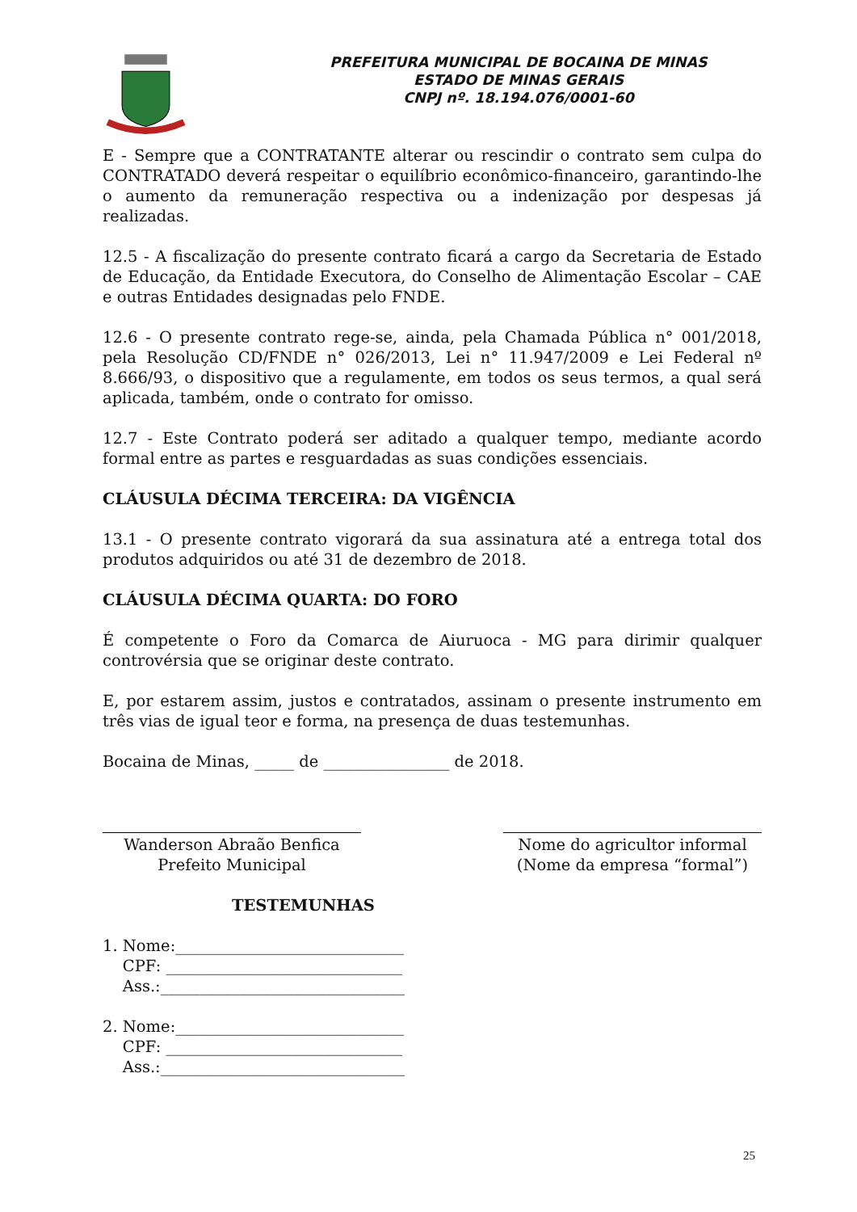PREFEITURA MUNICIPAL DE BOCAINA DE MINAS
ESTADO DE MINAS GERAIS
CNPJ nº. 18.194.076/0001-60
E - Sempre que a CONTRATANTE alterar ou rescindir o contrato sem culpa do CONTRATADO deverá respeitar o equilíbrio econômico-financeiro, garantindo-lhe o aumento da remuneração respectiva ou a indenização por despesas já realizadas.
12.5 - A fiscalização do presente contrato ficará a cargo da Secretaria de Estado de Educação, da Entidade Executora, do Conselho de Alimentação Escolar – CAE e outras Entidades designadas pelo FNDE.
12.6 - O presente contrato rege-se, ainda, pela Chamada Pública n° 001/2018, pela Resolução CD/FNDE n° 026/2013, Lei n° 11.947/2009 e Lei Federal nº 8.666/93, o dispositivo que a regulamente, em todos os seus termos, a qual será aplicada, também, onde o contrato for omisso.
12.7 - Este Contrato poderá ser aditado a qualquer tempo, mediante acordo formal entre as partes e resguardadas as suas condições essenciais.
CLÁUSULA DÉCIMA TERCEIRA: DA VIGÊNCIA
13.1 - O presente contrato vigorará da sua assinatura até a entrega total dos produtos adquiridos ou até 31 de dezembro de 2018.
CLÁUSULA DÉCIMA QUARTA: DO FORO
É competente o Foro da Comarca de Aiuruoca - MG para dirimir qualquer controvérsia que se originar deste contrato.
E, por estarem assim, justos e contratados, assinam o presente instrumento em três vias de igual teor e forma, na presença de duas testemunhas.
Bocaina de Minas, _____ de ________________ de 2018.
Wanderson Abraão Benfica
Prefeito Municipal
Nome do agricultor informal
(Nome da empresa “formal”)
TESTEMUNHAS
1. Nome:_____________________________
CPF: ______________________________
Ass.:_______________________________
2. Nome:_____________________________
CPF: ______________________________
Ass.:_______________________________
25